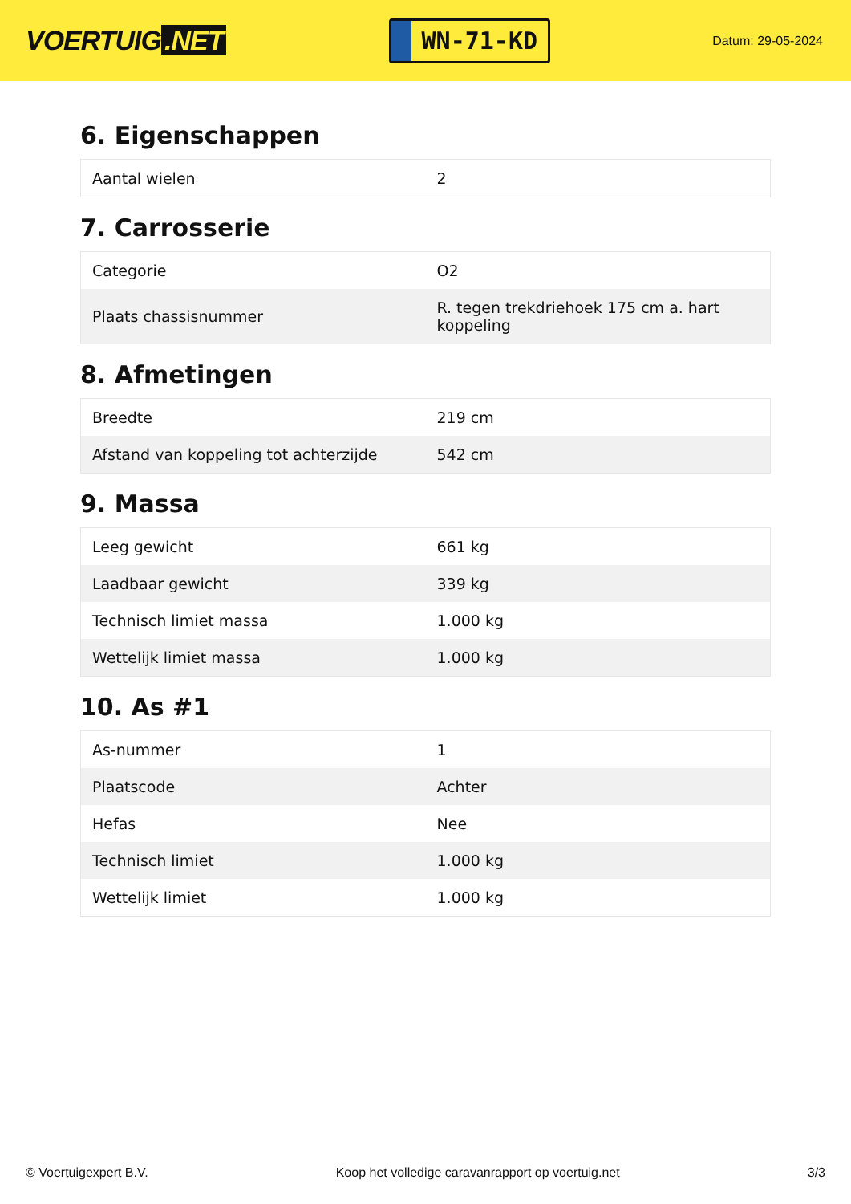VOERTUIG.NET
WN-71-KD
Datum: 29-05-2024
6. Eigenschappen
| Aantal wielen | 2 |
7. Carrosserie
| Categorie | O2 |
| Plaats chassisnummer | R. tegen trekdriehoek 175 cm a. hart koppeling |
8. Afmetingen
| Breedte | 219 cm |
| Afstand van koppeling tot achterzijde | 542 cm |
9. Massa
| Leeg gewicht | 661 kg |
| Laadbaar gewicht | 339 kg |
| Technisch limiet massa | 1.000 kg |
| Wettelijk limiet massa | 1.000 kg |
10. As #1
| As-nummer | 1 |
| Plaatscode | Achter |
| Hefas | Nee |
| Technisch limiet | 1.000 kg |
| Wettelijk limiet | 1.000 kg |
© Voertuigexpert B.V. Koop het volledige caravanrapport op voertuig.net 3/3